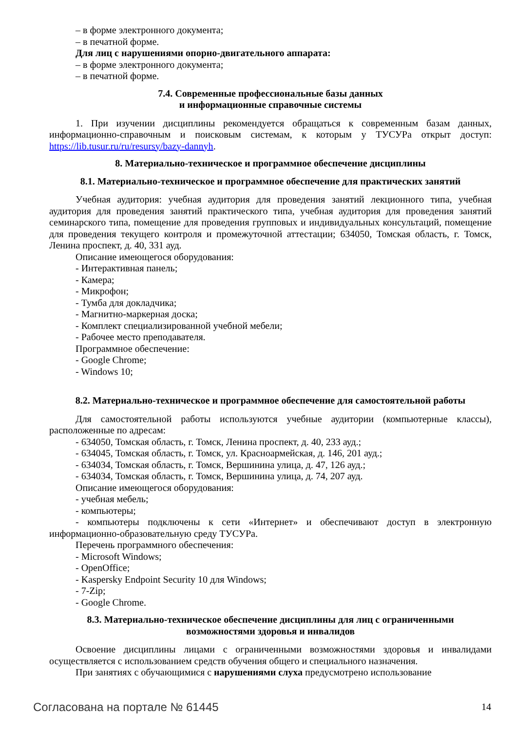– в форме электронного документа;
– в печатной форме.
Для лиц с нарушениями опорно-двигательного аппарата:
– в форме электронного документа;
– в печатной форме.
7.4. Современные профессиональные базы данных
и информационные справочные системы
1. При изучении дисциплины рекомендуется обращаться к современным базам данных, информационно-справочным и поисковым системам, к которым у ТУСУРа открыт доступ: https://lib.tusur.ru/ru/resursy/bazy-dannyh.
8. Материально-техническое и программное обеспечение дисциплины
8.1. Материально-техническое и программное обеспечение для практических занятий
Учебная аудитория: учебная аудитория для проведения занятий лекционного типа, учебная аудитория для проведения занятий практического типа, учебная аудитория для проведения занятий семинарского типа, помещение для проведения групповых и индивидуальных консультаций, помещение для проведения текущего контроля и промежуточной аттестации; 634050, Томская область, г. Томск, Ленина проспект, д. 40, 331 ауд.
Описание имеющегося оборудования:
- Интерактивная панель;
- Камера;
- Микрофон;
- Тумба для докладчика;
- Магнитно-маркерная доска;
- Комплект специализированной учебной мебели;
- Рабочее место преподавателя.
Программное обеспечение:
- Google Chrome;
- Windows 10;
8.2. Материально-техническое и программное обеспечение для самостоятельной работы
Для самостоятельной работы используются учебные аудитории (компьютерные классы), расположенные по адресам:
- 634050, Томская область, г. Томск, Ленина проспект, д. 40, 233 ауд.;
- 634045, Томская область, г. Томск, ул. Красноармейская, д. 146, 201 ауд.;
- 634034, Томская область, г. Томск, Вершинина улица, д. 47, 126 ауд.;
- 634034, Томская область, г. Томск, Вершинина улица, д. 74, 207 ауд.
Описание имеющегося оборудования:
- учебная мебель;
- компьютеры;
- компьютеры подключены к сети «Интернет» и обеспечивают доступ в электронную информационно-образовательную среду ТУСУРа.
Перечень программного обеспечения:
- Microsoft Windows;
- OpenOffice;
- Kaspersky Endpoint Security 10 для Windows;
- 7-Zip;
- Google Chrome.
8.3. Материально-техническое обеспечение дисциплины для лиц с ограниченными
возможностями здоровья и инвалидов
Освоение дисциплины лицами с ограниченными возможностями здоровья и инвалидами осуществляется с использованием средств обучения общего и специального назначения.
При занятиях с обучающимися с нарушениями слуха предусмотрено использование
Согласована на портале № 61445 14